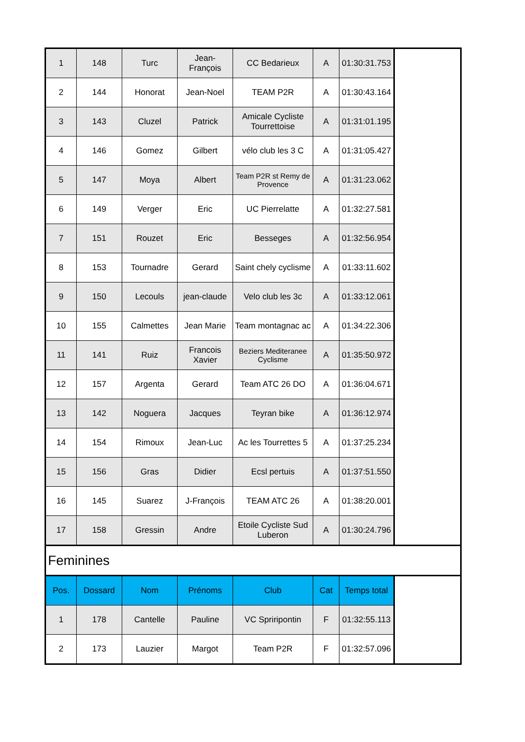| 1 | 148 | Turc | Jean-François | CC Bedarieux | A | 01:30:31.753 | |
| 2 | 144 | Honorat | Jean-Noel | TEAM P2R | A | 01:30:43.164 | |
| 3 | 143 | Cluzel | Patrick | Amicale Cycliste Tourrettoise | A | 01:31:01.195 | |
| 4 | 146 | Gomez | Gilbert | vélo club les 3 C | A | 01:31:05.427 | |
| 5 | 147 | Moya | Albert | Team P2R st Remy de Provence | A | 01:31:23.062 | |
| 6 | 149 | Verger | Eric | UC Pierrelatte | A | 01:32:27.581 | |
| 7 | 151 | Rouzet | Eric | Besseges | A | 01:32:56.954 | |
| 8 | 153 | Tournadre | Gerard | Saint chely cyclisme | A | 01:33:11.602 | |
| 9 | 150 | Lecouls | jean-claude | Velo club les 3c | A | 01:33:12.061 | |
| 10 | 155 | Calmettes | Jean Marie | Team montagnac ac | A | 01:34:22.306 | |
| 11 | 141 | Ruiz | Francois Xavier | Beziers Mediteranee Cyclisme | A | 01:35:50.972 | |
| 12 | 157 | Argenta | Gerard | Team ATC 26 DO | A | 01:36:04.671 | |
| 13 | 142 | Noguera | Jacques | Teyran bike | A | 01:36:12.974 | |
| 14 | 154 | Rimoux | Jean-Luc | Ac les Tourrettes 5 | A | 01:37:25.234 | |
| 15 | 156 | Gras | Didier | Ecsl pertuis | A | 01:37:51.550 | |
| 16 | 145 | Suarez | J-François | TEAM ATC 26 | A | 01:38:20.001 | |
| 17 | 158 | Gressin | Andre | Etoile Cycliste Sud Luberon | A | 01:30:24.796 | |
| Feminines | | | | | | | |
| Pos. | Dossard | Nom | Prénoms | Club | Cat | Temps total | |
| 1 | 178 | Cantelle | Pauline | VC Spriripontin | F | 01:32:55.113 | |
| 2 | 173 | Lauzier | Margot | Team P2R | F | 01:32:57.096 | |